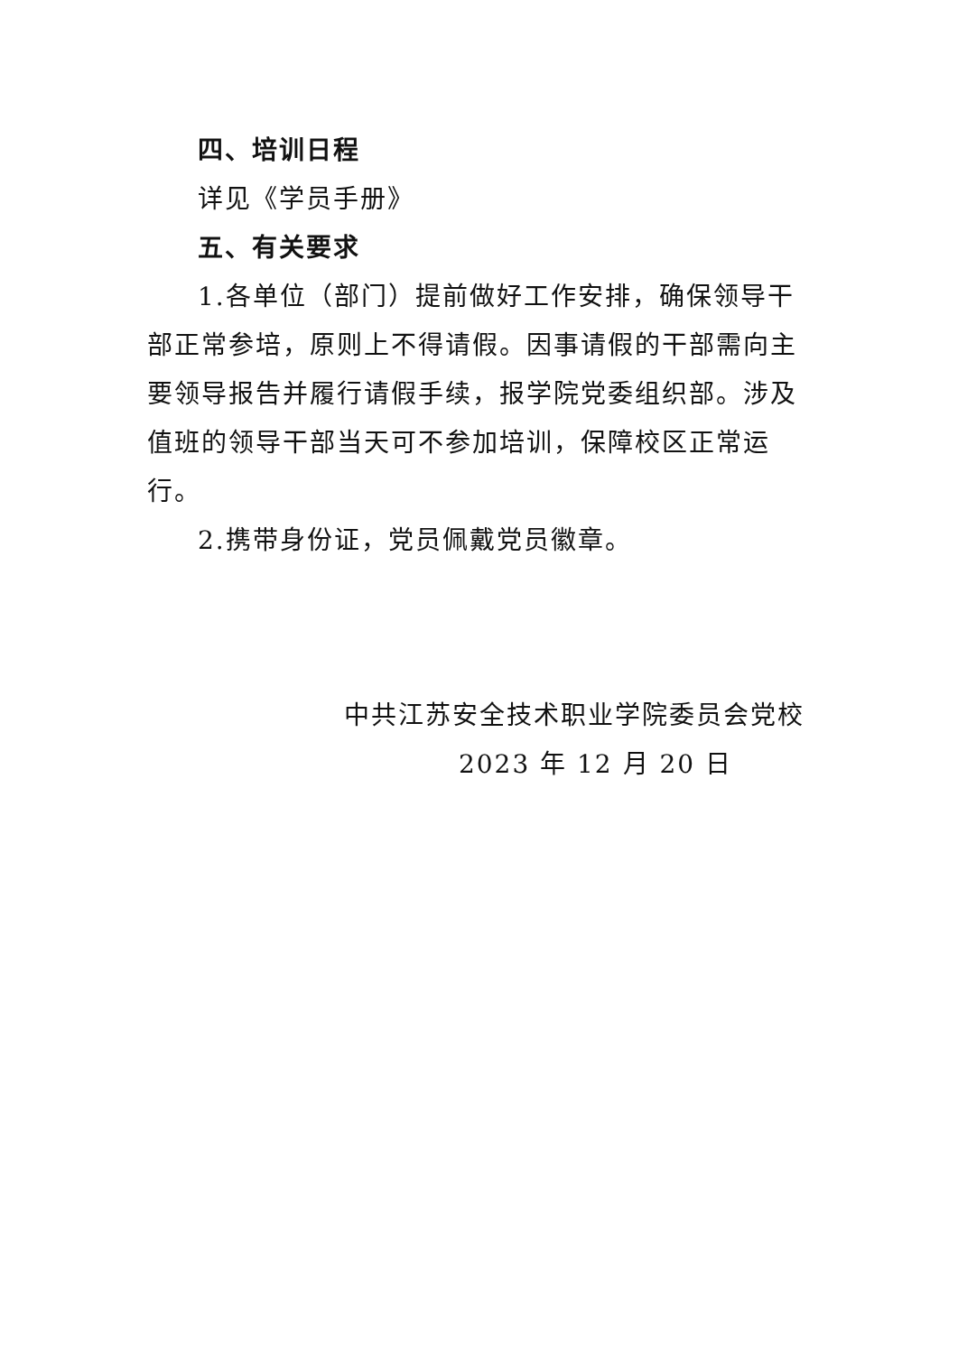四、培训日程
详见《学员手册》
五、有关要求
1.各单位（部门）提前做好工作安排，确保领导干部正常参培，原则上不得请假。因事请假的干部需向主要领导报告并履行请假手续，报学院党委组织部。涉及值班的领导干部当天可不参加培训，保障校区正常运行。
2.携带身份证，党员佩戴党员徽章。
中共江苏安全技术职业学院委员会党校
2023 年 12 月 20 日